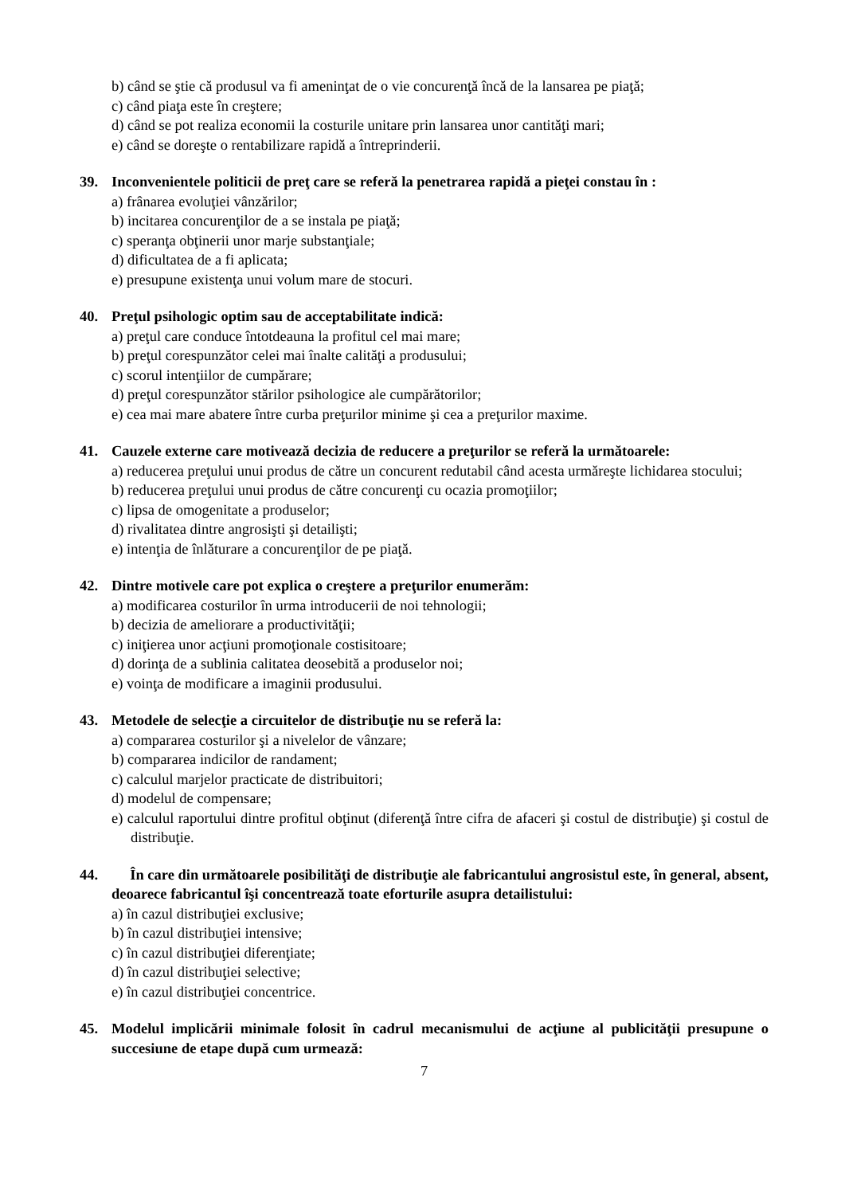b) când se ştie că produsul va fi ameninţat de o vie concurenţă încă de la lansarea pe piaţă;
c) când piaţa este în creştere;
d) când se pot realiza economii la costurile unitare prin lansarea unor cantităţi mari;
e) când se doreşte o rentabilizare rapidă a întreprinderii.
39. Inconvenientele politicii de preţ care se referă la penetrarea rapidă a pieţei constau în :
a) frânarea evoluţiei vânzărilor;
b) incitarea concurenţilor de a se instala pe piaţă;
c) speranţa obţinerii unor marje substanţiale;
d) dificultatea de a fi aplicata;
e) presupune existenţa unui volum mare de stocuri.
40. Preţul psihologic optim sau de acceptabilitate indică:
a) preţul care conduce întotdeauna la profitul cel mai mare;
b) preţul corespunzător celei mai înalte calităţi a produsului;
c) scorul intenţiilor de cumpărare;
d) preţul corespunzător stărilor psihologice ale cumpărătorilor;
e) cea mai mare abatere între curba preţurilor minime şi cea a preţurilor maxime.
41. Cauzele externe care motivează decizia de reducere a preţurilor se referă la următoarele:
a) reducerea preţului unui produs de către un concurent redutabil când acesta urmăreşte lichidarea stocului;
b) reducerea preţului unui produs de către concurenţi cu ocazia promoţiilor;
c) lipsa de omogenitate a produselor;
d) rivalitatea dintre angrosişti şi detailişti;
e) intenţia de înlăturare a concurenţilor de pe piaţă.
42. Dintre motivele care pot explica o creştere a preţurilor enumerăm:
a) modificarea costurilor în urma introducerii de noi tehnologii;
b) decizia de ameliorare a productivităţii;
c) iniţierea unor acţiuni promoţionale costisitoare;
d) dorinţa de a sublinia calitatea deosebită a produselor noi;
e) voinţa de modificare a imaginii produsului.
43. Metodele de selecţie a circuitelor de distribuţie nu se referă la:
a) compararea costurilor şi a nivelelor de vânzare;
b) compararea indicilor de randament;
c) calculul marjelor practicate de distribuitori;
d) modelul de compensare;
e) calculul raportului dintre profitul obţinut (diferenţă între cifra de afaceri şi costul de distribuţie) şi costul de distribuţie.
44. În care din următoarele posibilităţi de distribuţie ale fabricantului angrosistul este, în general, absent, deoarece fabricantul îşi concentrează toate eforturile asupra detailistului:
a) în cazul distribuţiei exclusive;
b) în cazul distribuţiei intensive;
c) în cazul distribuţiei diferenţiate;
d) în cazul distribuţiei selective;
e) în cazul distribuţiei concentrice.
45. Modelul implicării minimale folosit în cadrul mecanismului de acţiune al publicităţii presupune o succesiune de etape după cum urmează:
7